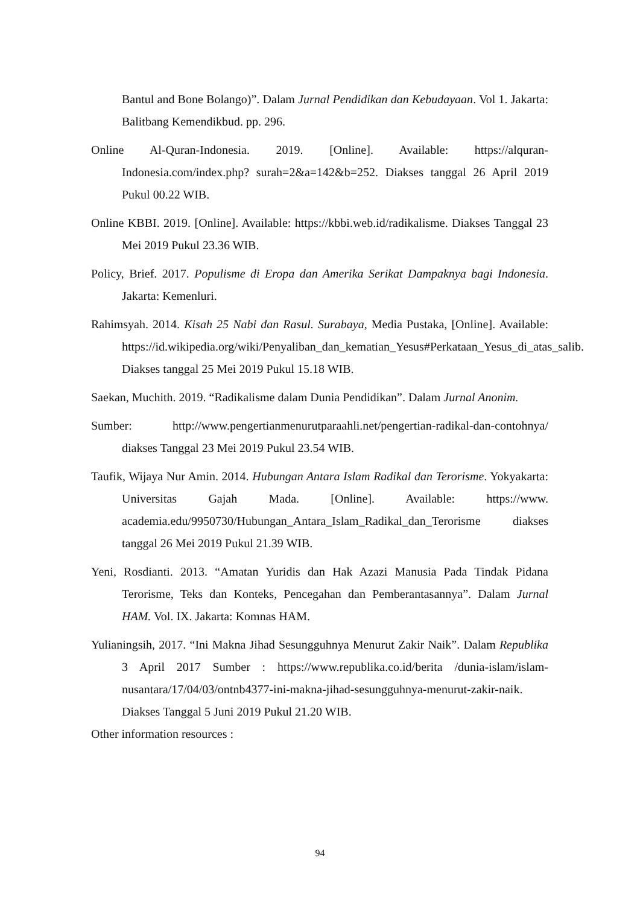Bantul and Bone Bolango)”. Dalam Jurnal Pendidikan dan Kebudayaan. Vol 1. Jakarta: Balitbang Kemendikbud. pp. 296.
Online Al-Quran-Indonesia. 2019. [Online]. Available: https://alquran-Indonesia.com/index.php? surah=2&a=142&b=252. Diakses tanggal 26 April 2019 Pukul 00.22 WIB.
Online KBBI. 2019. [Online]. Available: https://kbbi.web.id/radikalisme. Diakses Tanggal 23 Mei 2019 Pukul 23.36 WIB.
Policy, Brief. 2017. Populisme di Eropa dan Amerika Serikat Dampaknya bagi Indonesia. Jakarta: Kemenluri.
Rahimsyah. 2014. Kisah 25 Nabi dan Rasul. Surabaya, Media Pustaka, [Online]. Available: https://id.wikipedia.org/wiki/Penyaliban_dan_kematian_Yesus#Perkataan_Yesus_di_atas_salib. Diakses tanggal 25 Mei 2019 Pukul 15.18 WIB.
Saekan, Muchith. 2019. “Radikalisme dalam Dunia Pendidikan”. Dalam Jurnal Anonim.
Sumber: http://www.pengertianmenurutparaahli.net/pengertian-radikal-dan-contohnya/ diakses Tanggal 23 Mei 2019 Pukul 23.54 WIB.
Taufik, Wijaya Nur Amin. 2014. Hubungan Antara Islam Radikal dan Terorisme. Yokyakarta: Universitas Gajah Mada. [Online]. Available: https://www. academia.edu/9950730/Hubungan_Antara_Islam_Radikal_dan_Terorisme diakses tanggal 26 Mei 2019 Pukul 21.39 WIB.
Yeni, Rosdianti. 2013. “Amatan Yuridis dan Hak Azazi Manusia Pada Tindak Pidana Terorisme, Teks dan Konteks, Pencegahan dan Pemberantasannya”. Dalam Jurnal HAM. Vol. IX. Jakarta: Komnas HAM.
Yulianingsih, 2017. “Ini Makna Jihad Sesungguhnya Menurut Zakir Naik”. Dalam Republika 3 April 2017 Sumber : https://www.republika.co.id/berita /dunia-islam/islam-nusantara/17/04/03/ontnb4377-ini-makna-jihad-sesungguhnya-menurut-zakir-naik. Diakses Tanggal 5 Juni 2019 Pukul 21.20 WIB.
Other information resources :
94